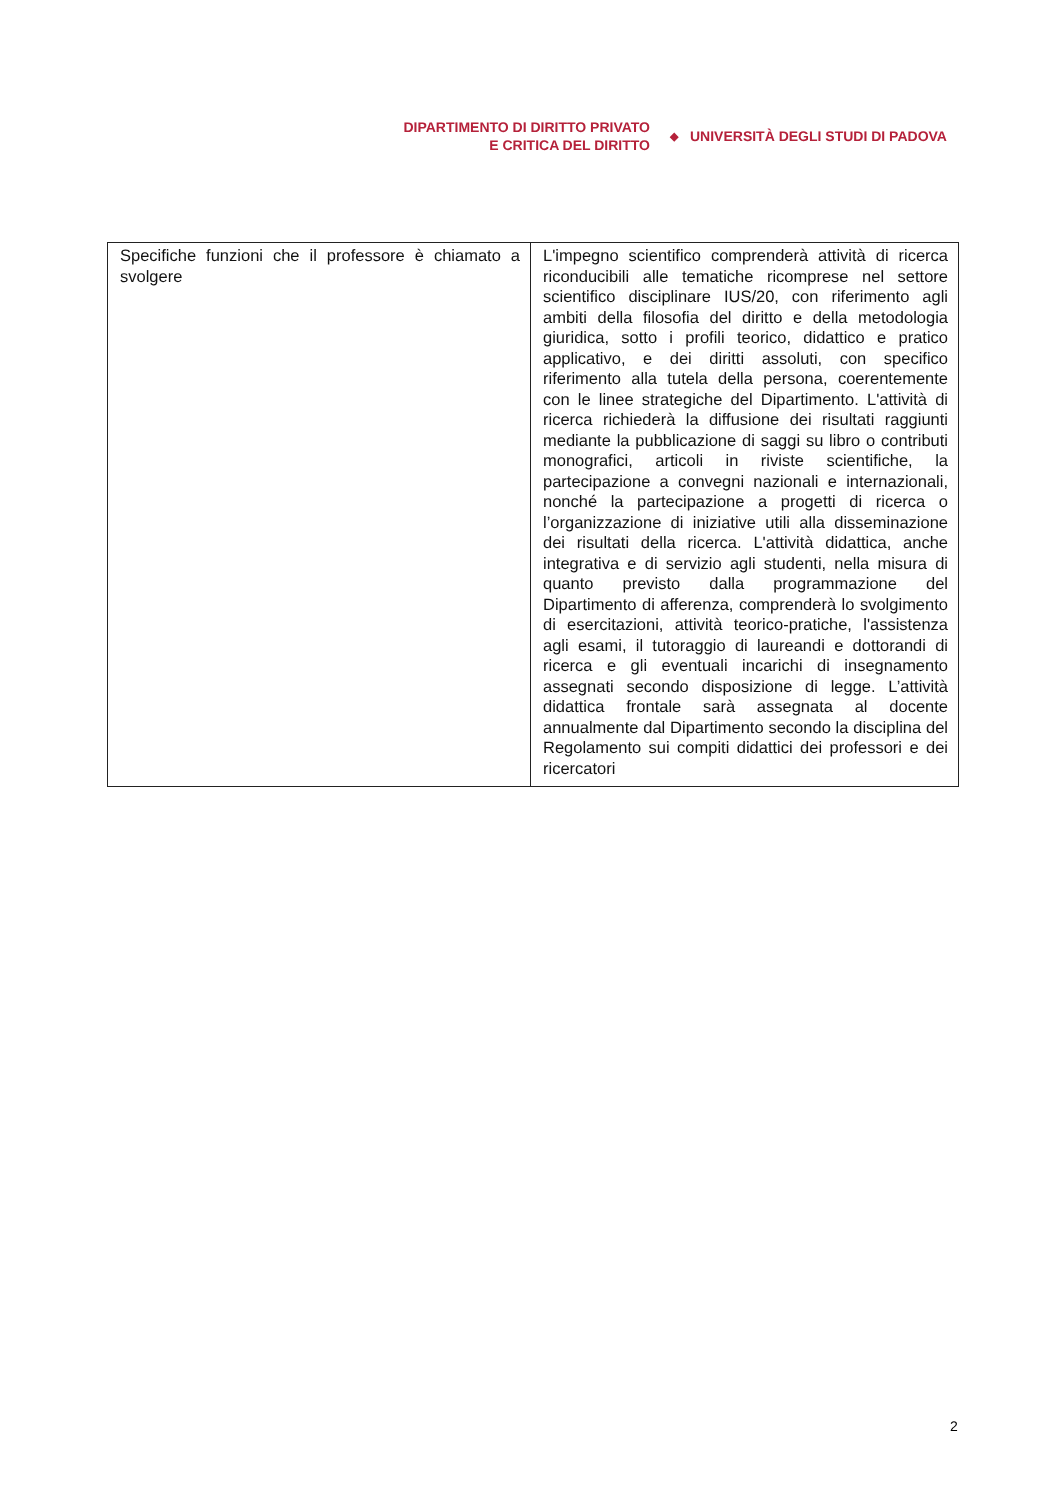DIPARTIMENTO DI DIRITTO PRIVATO
E CRITICA DEL DIRITTO
◆
UNIVERSITÀ DEGLI STUDI DI PADOVA
| Specifiche funzioni che il professore è chiamato a svolgere | L'impegno scientifico comprenderà attività di ricerca riconducibili alle tematiche ricomprese nel settore scientifico disciplinare IUS/20, con riferimento agli ambiti della filosofia del diritto e della metodologia giuridica, sotto i profili teorico, didattico e pratico applicativo, e dei diritti assoluti, con specifico riferimento alla tutela della persona, coerentemente con le linee strategiche del Dipartimento. L'attività di ricerca richiederà la diffusione dei risultati raggiunti mediante la pubblicazione di saggi su libro o contributi monografici, articoli in riviste scientifiche, la partecipazione a convegni nazionali e internazionali, nonché la partecipazione a progetti di ricerca o l’organizzazione di iniziative utili alla disseminazione dei risultati della ricerca. L'attività didattica, anche integrativa e di servizio agli studenti, nella misura di quanto previsto dalla programmazione del Dipartimento di afferenza, comprenderà lo svolgimento di esercitazioni, attività teorico-pratiche, l'assistenza agli esami, il tutoraggio di laureandi e dottorandi di ricerca e gli eventuali incarichi di insegnamento assegnati secondo disposizione di legge. L’attività didattica frontale sarà assegnata al docente annualmente dal Dipartimento secondo la disciplina del Regolamento sui compiti didattici dei professori e dei ricercatori |
2